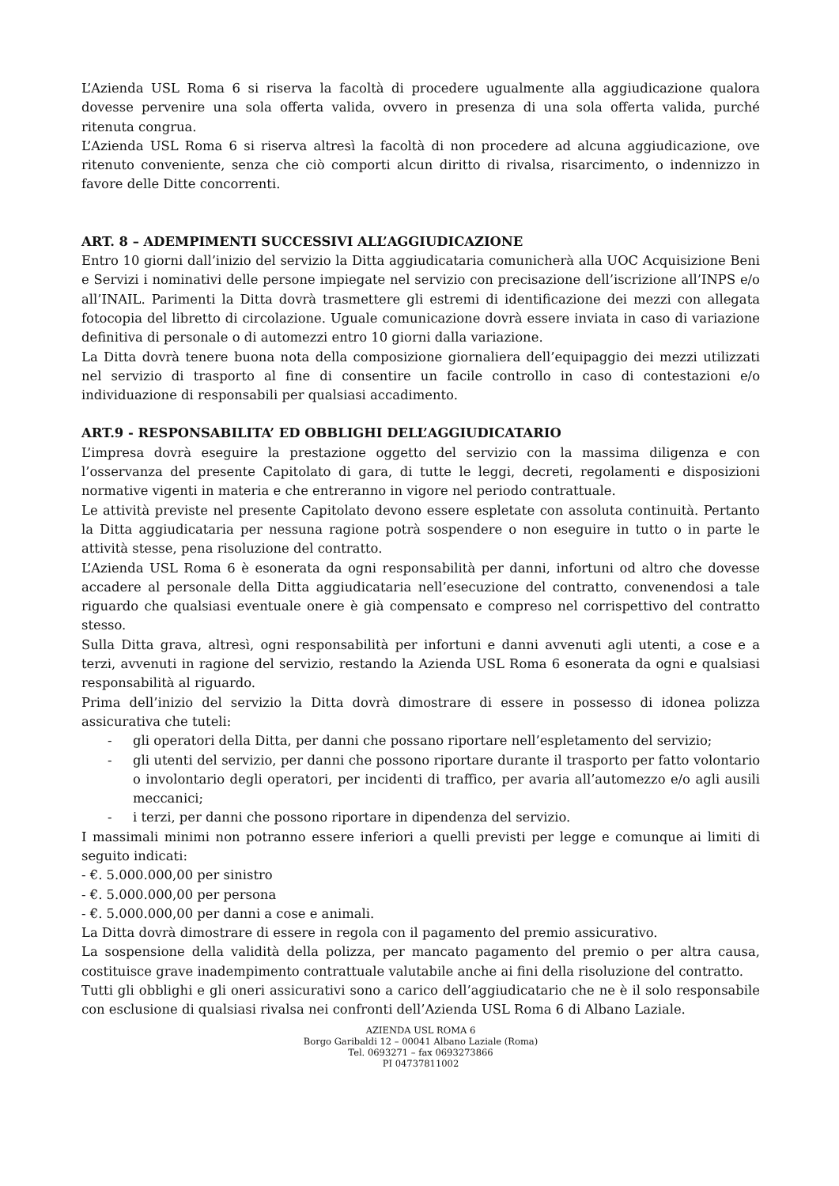L’Azienda USL Roma 6 si riserva la facoltà di procedere ugualmente alla aggiudicazione qualora dovesse pervenire una sola offerta valida, ovvero in presenza di una sola offerta valida, purché ritenuta congrua.
L’Azienda USL Roma 6 si riserva altresì la facoltà di non procedere ad alcuna aggiudicazione, ove ritenuto conveniente, senza che ciò comporti alcun diritto di rivalsa, risarcimento, o indennizzo in favore delle Ditte concorrenti.
ART. 8 – ADEMPIMENTI SUCCESSIVI ALL’AGGIUDICAZIONE
Entro 10 giorni dall’inizio del servizio la Ditta aggiudicataria comunicherà alla UOC Acquisizione Beni e Servizi i nominativi delle persone impiegate nel servizio con precisazione dell’iscrizione all’INPS e/o all’INAIL. Parimenti la Ditta dovrà trasmettere gli estremi di identificazione dei mezzi con allegata fotocopia del libretto di circolazione. Uguale comunicazione dovrà essere inviata in caso di variazione definitiva di personale o di automezzi entro 10 giorni dalla variazione.
La Ditta dovrà tenere buona nota della composizione giornaliera dell’equipaggio dei mezzi utilizzati nel servizio di trasporto al fine di consentire un facile controllo in caso di contestazioni e/o individuazione di responsabili per qualsiasi accadimento.
ART.9 - RESPONSABILITA’ ED OBBLIGHI DELL’AGGIUDICATARIO
L’impresa dovrà eseguire la prestazione oggetto del servizio con la massima diligenza e con l’osservanza del presente Capitolato di gara, di tutte le leggi, decreti, regolamenti e disposizioni normative vigenti in materia e che entreranno in vigore nel periodo contrattuale.
Le attività previste nel presente Capitolato devono essere espletate con assoluta continuità. Pertanto la Ditta aggiudicataria per nessuna ragione potrà sospendere o non eseguire in tutto o in parte le attività stesse, pena risoluzione del contratto.
L’Azienda USL Roma 6 è esonerata da ogni responsabilità per danni, infortuni od altro che dovesse accadere al personale della Ditta aggiudicataria nell’esecuzione del contratto, convenendosi a tale riguardo che qualsiasi eventuale onere è già compensato e compreso nel corrispettivo del contratto stesso.
Sulla Ditta grava, altresì, ogni responsabilità per infortuni e danni avvenuti agli utenti, a cose e a terzi, avvenuti in ragione del servizio, restando la Azienda USL Roma 6 esonerata da ogni e qualsiasi responsabilità al riguardo.
Prima dell’inizio del servizio la Ditta dovrà dimostrare di essere in possesso di idonea polizza assicurativa che tuteli:
- gli operatori della Ditta, per danni che possano riportare nell’espletamento del servizio;
- gli utenti del servizio, per danni che possono riportare durante il trasporto per fatto volontario o involontario degli operatori, per incidenti di traffico, per avaria all’automezzo e/o agli ausili meccanici;
- i terzi, per danni che possono riportare in dipendenza del servizio.
I massimali minimi non potranno essere inferiori a quelli previsti per legge e comunque ai limiti di seguito indicati:
- €. 5.000.000,00 per sinistro
- €. 5.000.000,00 per persona
- €. 5.000.000,00 per danni a cose e animali.
La Ditta dovrà dimostrare di essere in regola con il pagamento del premio assicurativo.
La sospensione della validità della polizza, per mancato pagamento del premio o per altra causa, costituisce grave inadempimento contrattuale valutabile anche ai fini della risoluzione del contratto.
Tutti gli obblighi e gli oneri assicurativi sono a carico dell’aggiudicatario che ne è il solo responsabile con esclusione di qualsiasi rivalsa nei confronti dell’Azienda USL Roma 6 di Albano Laziale.
AZIENDA USL ROMA 6
Borgo Garibaldi 12 – 00041 Albano Laziale (Roma)
Tel. 0693271 – fax 0693273866
PI 04737811002